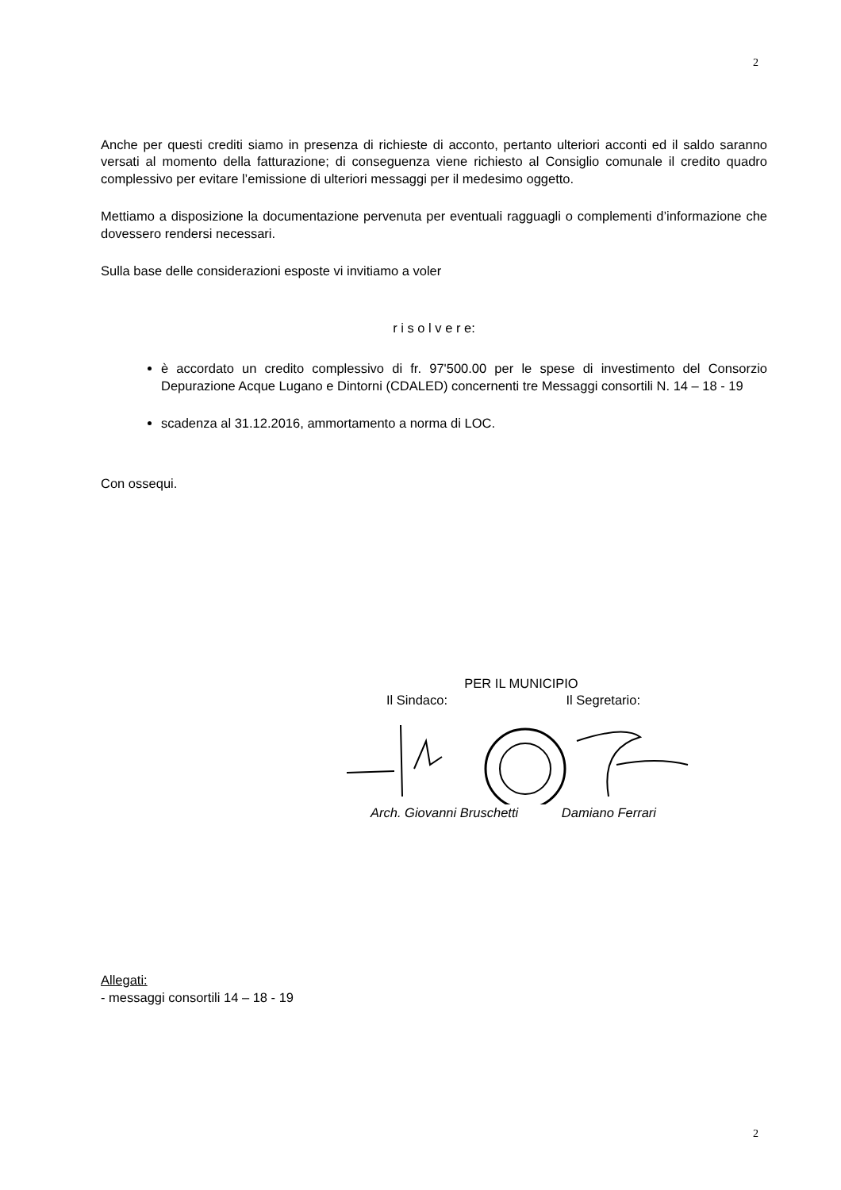2
Anche per questi crediti siamo in presenza di richieste di acconto, pertanto ulteriori acconti ed il saldo saranno versati al momento della fatturazione; di conseguenza viene richiesto al Consiglio comunale il credito quadro complessivo per evitare l’emissione di ulteriori messaggi per il medesimo oggetto.
Mettiamo a disposizione la documentazione pervenuta per eventuali ragguagli o complementi d’informazione che dovessero rendersi necessari.
Sulla base delle considerazioni esposte vi invitiamo a voler
r i s o l v e r e:
è accordato un credito complessivo di fr. 97'500.00 per le spese di investimento del Consorzio Depurazione Acque Lugano e Dintorni (CDALED) concernenti tre Messaggi consortili N. 14 – 18 - 19
scadenza al 31.12.2016, ammortamento a norma di LOC.
Con ossequi.
PER IL MUNICIPIO
Il Sindaco: Il Segretario:
Arch. Giovanni Bruschetti Damiano Ferrari
Allegati:
- messaggi consortili 14 – 18 - 19
2